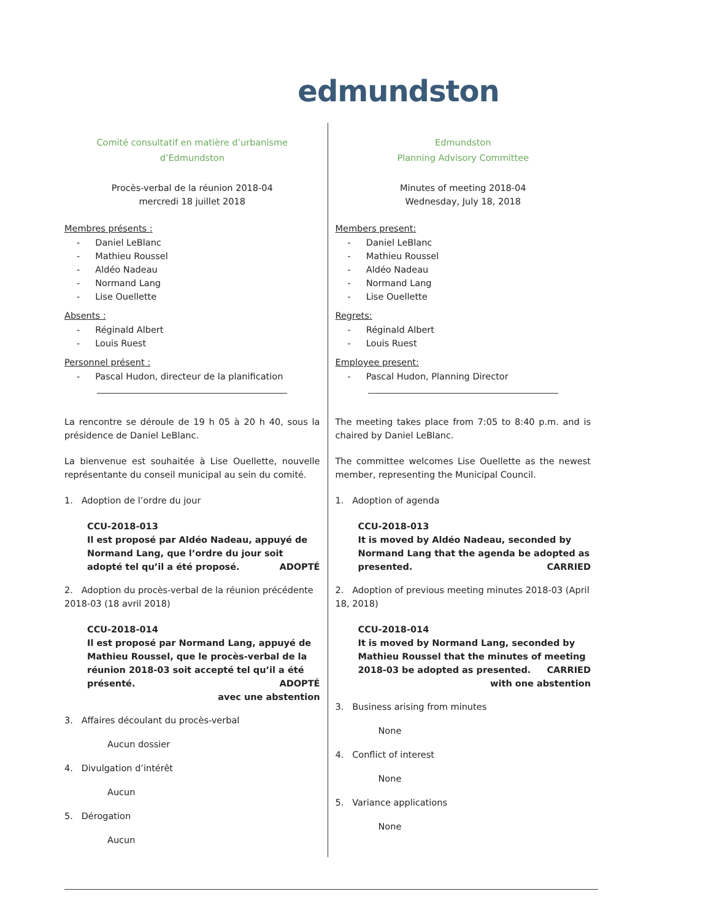edmundston
Comité consultatif en matière d’urbanisme
d’Edmundston
Procès-verbal de la réunion 2018-04
mercredi 18 juillet 2018
Membres présents :
Daniel LeBlanc
Mathieu Roussel
Aldéo Nadeau
Normand Lang
Lise Ouellette
Absents :
Réginald Albert
Louis Ruest
Personnel présent :
Pascal Hudon, directeur de la planification
La rencontre se déroule de 19 h 05 à 20 h 40, sous la présidence de Daniel LeBlanc.
La bienvenue est souhaitée à Lise Ouellette, nouvelle représentante du conseil municipal au sein du comité.
1. Adoption de l’ordre du jour
CCU-2018-013
Il est proposé par Aldéo Nadeau, appuyé de Normand Lang, que l’ordre du jour soit adopté tel qu’il a été proposé. ADOPTÉ
2. Adoption du procès-verbal de la réunion précédente 2018-03 (18 avril 2018)
CCU-2018-014
Il est proposé par Normand Lang, appuyé de Mathieu Roussel, que le procès-verbal de la réunion 2018-03 soit accepté tel qu’il a été présenté. ADOPTÉ
avec une abstention
3. Affaires découlant du procès-verbal
Aucun dossier
4. Divulgation d’intérêt
Aucun
5. Dérogation
Aucun
Edmundston
Planning Advisory Committee
Minutes of meeting 2018-04
Wednesday, July 18, 2018
Members present:
Daniel LeBlanc
Mathieu Roussel
Aldéo Nadeau
Normand Lang
Lise Ouellette
Regrets:
Réginald Albert
Louis Ruest
Employee present:
Pascal Hudon, Planning Director
The meeting takes place from 7:05 to 8:40 p.m. and is chaired by Daniel LeBlanc.
The committee welcomes Lise Ouellette as the newest member, representing the Municipal Council.
1. Adoption of agenda
CCU-2018-013
It is moved by Aldéo Nadeau, seconded by Normand Lang that the agenda be adopted as presented. CARRIED
2. Adoption of previous meeting minutes 2018-03 (April 18, 2018)
CCU-2018-014
It is moved by Normand Lang, seconded by Mathieu Roussel that the minutes of meeting 2018-03 be adopted as presented. CARRIED
with one abstention
3. Business arising from minutes
None
4. Conflict of interest
None
5. Variance applications
None